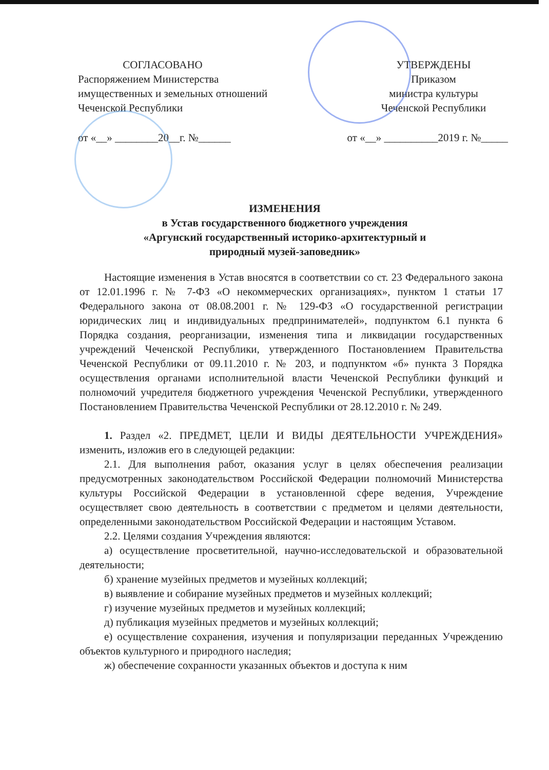СОГЛАСОВАНО
Распоряжением Министерства имущественных и земельных отношений Чеченской Республики
УТВЕРЖДЕНЫ
Приказом
министра культуры
Чеченской Республики
от «__» ________20__г. №______ от «__» __________2019 г. №_____
ИЗМЕНЕНИЯ
в Устав государственного бюджетного учреждения
«Аргунский государственный историко-архитектурный и
природный музей-заповедник»
Настоящие изменения в Устав вносятся в соответствии со ст. 23 Федерального закона от 12.01.1996 г. № 7-ФЗ «О некоммерческих организациях», пунктом 1 статьи 17 Федерального закона от 08.08.2001 г. № 129-ФЗ «О государственной регистрации юридических лиц и индивидуальных предпринимателей», подпунктом 6.1 пункта 6 Порядка создания, реорганизации, изменения типа и ликвидации государственных учреждений Чеченской Республики, утвержденного Постановлением Правительства Чеченской Республики от 09.11.2010 г. № 203, и подпунктом «б» пункта 3 Порядка осуществления органами исполнительной власти Чеченской Республики функций и полномочий учредителя бюджетного учреждения Чеченской Республики, утвержденного Постановлением Правительства Чеченской Республики от 28.12.2010 г. № 249.
1. Раздел «2. ПРЕДМЕТ, ЦЕЛИ И ВИДЫ ДЕЯТЕЛЬНОСТИ УЧРЕЖДЕНИЯ» изменить, изложив его в следующей редакции:
2.1. Для выполнения работ, оказания услуг в целях обеспечения реализации предусмотренных законодательством Российской Федерации полномочий Министерства культуры Российской Федерации в установленной сфере ведения, Учреждение осуществляет свою деятельность в соответствии с предметом и целями деятельности, определенными законодательством Российской Федерации и настоящим Уставом.
2.2. Целями создания Учреждения являются:
а) осуществление просветительной, научно-исследовательской и образовательной деятельности;
б) хранение музейных предметов и музейных коллекций;
в) выявление и собирание музейных предметов и музейных коллекций;
г) изучение музейных предметов и музейных коллекций;
д) публикация музейных предметов и музейных коллекций;
е) осуществление сохранения, изучения и популяризации переданных Учреждению объектов культурного и природного наследия;
ж) обеспечение сохранности указанных объектов и доступа к ним